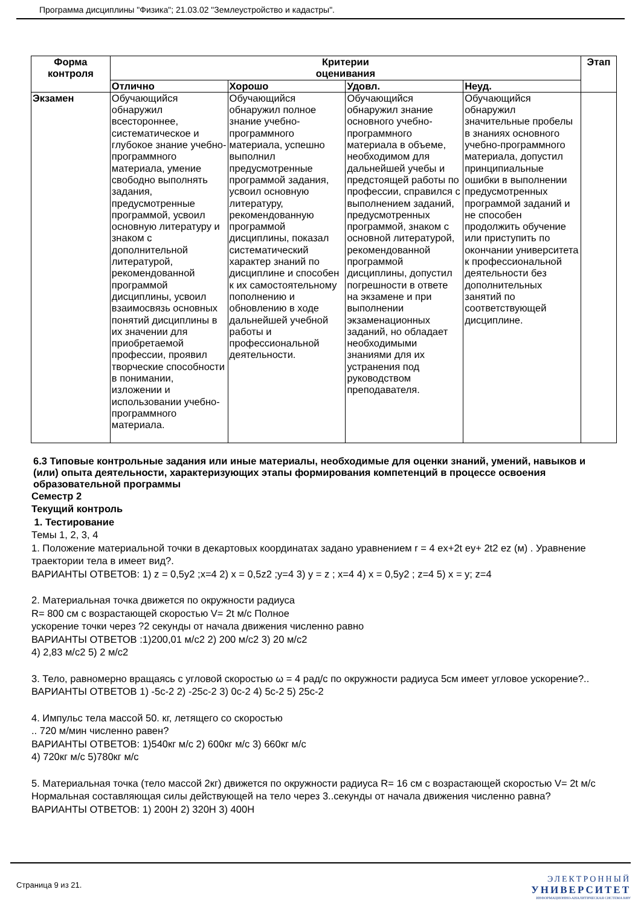Программа дисциплины "Физика"; 21.03.02 "Землеустройство и кадастры".
| Форма контроля | Критерии оценивания | | | | Этап |
| --- | --- | --- | --- | --- | --- |
| | Отлично | Хорошо | Удовл. | Неуд. | |
| Экзамен | Обучающийся обнаружил всестороннее, систематическое и глубокое знание учебно-программного материала, умение свободно выполнять задания, предусмотренные программой, усвоил основную литературу и знаком с дополнительной литературой, рекомендованной программой дисциплины, усвоил взаимосвязь основных понятий дисциплины в их значении для приобретаемой профессии, проявил творческие способности в понимании, изложении и использовании учебно-программного материала. | Обучающийся обнаружил полное знание учебно-программного материала, успешно выполнил предусмотренные программой задания, усвоил основную литературу, рекомендованную программой дисциплины, показал систематический характер знаний по дисциплине и способен к их самостоятельному пополнению и обновлению в ходе дальнейшей учебной работы и профессиональной деятельности. | Обучающийся обнаружил знание основного учебно-программного материала в объеме, необходимом для дальнейшей учебы и предстоящей работы по профессии, справился с выполнением заданий, предусмотренных программой, знаком с основной литературой, рекомендованной программой дисциплины, допустил погрешности в ответе на экзамене и при выполнении экзаменационных заданий, но обладает необходимыми знаниями для их устранения под руководством преподавателя. | Обучающийся обнаружил значительные пробелы в знаниях основного учебно-программного материала, допустил принципиальные ошибки в выполнении предусмотренных программой заданий и не способен продолжить обучение или приступить по окончании университета к профессиональной деятельности без дополнительных занятий по соответствующей дисциплине. | |
6.3 Типовые контрольные задания или иные материалы, необходимые для оценки знаний, умений, навыков и (или) опыта деятельности, характеризующих этапы формирования компетенций в процессе освоения образовательной программы
Семестр 2
Текущий контроль
1. Тестирование
Темы 1, 2, 3, 4
1. Положение материальной точки в декартовых координатах задано уравнением r = 4 ex+2t ey+ 2t2 ez (м) . Уравнение траектории тела в имеет вид?.
ВАРИАНТЫ ОТВЕТОВ: 1) z = 0,5y2 ;x=4 2) x = 0,5z2 ;y=4 3) y = z ; x=4 4) x = 0,5y2 ; z=4 5) x = y; z=4
2. Материальная точка движется по окружности радиуса
R= 800 см с возрастающей скоростью V= 2t м/с Полное
ускорение точки через ?2 секунды от начала движения численно равно
ВАРИАНТЫ ОТВЕТОВ :1)200,01 м/с2 2) 200 м/с2 3) 20 м/с2
4) 2,83 м/с2 5) 2 м/с2
3. Тело, равномерно вращаясь с угловой скоростью ω = 4 рад/с по окружности радиуса 5см имеет угловое ускорение?..
ВАРИАНТЫ ОТВЕТОВ 1) -5с-2 2) -25с-2 3) 0с-2 4) 5с-2 5) 25с-2
4. Импульс тела массой 50. кг, летящего со скоростью
.. 720 м/мин численно равен?
ВАРИАНТЫ ОТВЕТОВ: 1)540кг м/с 2) 600кг м/с 3) 660кг м/с
4) 720кг м/с 5)780кг м/с
5. Материальная точка (тело массой 2кг) движется по окружности радиуса R= 16 см с возрастающей скоростью V= 2t м/с Нормальная составляющая силы действующей на тело через 3..секунды от начала движения численно равна?
ВАРИАНТЫ ОТВЕТОВ: 1) 200Н 2) 320Н 3) 400Н
Страница 9 из 21.
ЭЛЕКТРОННЫЙ
УНИВЕРСИТЕТ
ИНФОРМАЦИОННО-АНАЛИТИЧЕСКАЯ СИСТЕМА КФУ